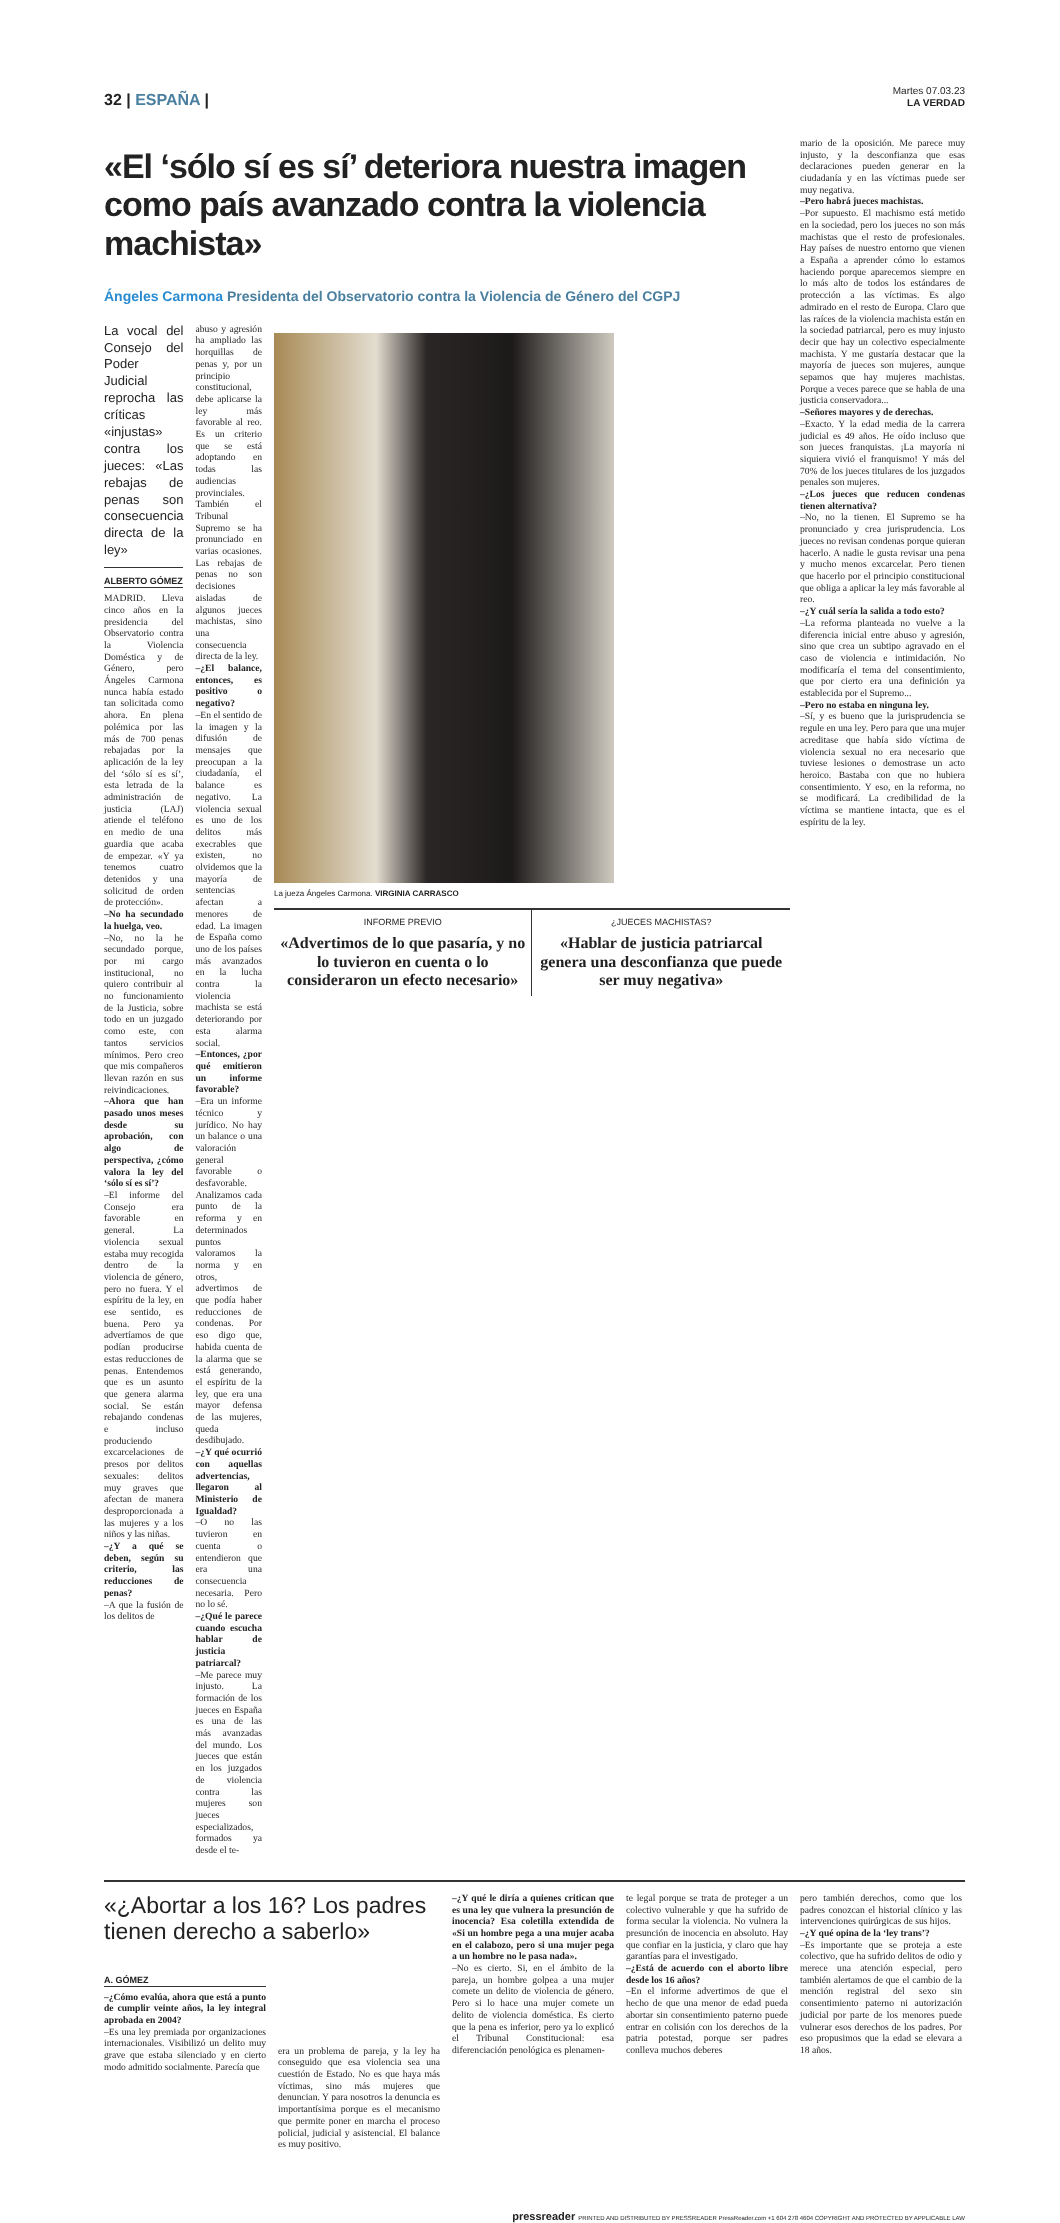32 | ESPAÑA |
Martes 07.03.23
LA VERDAD
«El ‘sólo sí es sí’ deteriora nuestra imagen como país avanzado contra la violencia machista»
Ángeles Carmona Presidenta del Observatorio contra la Violencia de Género del CGPJ
La vocal del Consejo del Poder Judicial reprocha las críticas «injustas» contra los jueces: «Las rebajas de penas son consecuencia directa de la ley»
ALBERTO GÓMEZ
MADRID. Lleva cinco años en la presidencia del Observatorio contra la Violencia Doméstica y de Género, pero Ángeles Carmona nunca había estado tan solicitada como ahora. En plena polémica por las más de 700 penas rebajadas por la aplicación de la ley del ‘sólo sí es sí’, esta letrada de la administración de justicia (LAJ) atiende el teléfono en medio de una guardia que acaba de empezar. «Y ya tenemos cuatro detenidos y una solicitud de orden de protección».
–No ha secundado la huelga, veo.
–No, no la he secundado porque, por mi cargo institucional, no quiero contribuir al no funcionamiento de la Justicia, sobre todo en un juzgado como este, con tantos servicios mínimos. Pero creo que mis compañeros llevan razón en sus reivindicaciones.
–Ahora que han pasado unos meses desde su aprobación, con algo de perspectiva, ¿cómo valora la ley del ‘sólo sí es sí’?
–El informe del Consejo era favorable en general. La violencia sexual estaba muy recogida dentro de la violencia de género, pero no fuera. Y el espíritu de la ley, en ese sentido, es buena. Pero ya advertíamos de que podían producirse estas reducciones de penas. Entendemos que es un asunto que genera alarma social. Se están rebajando condenas e incluso produciendo excarcelaciones de presos por delitos sexuales: delitos muy graves que afectan de manera desproporcionada a las mujeres y a los niños y las niñas.
–¿Y a qué se deben, según su criterio, las reducciones de penas?
–A que la fusión de los delitos de
abuso y agresión ha ampliado las horquillas de penas y, por un principio constitucional, debe aplicarse la ley más favorable al reo. Es un criterio que se está adoptando en todas las audiencias provinciales. También el Tribunal Supremo se ha pronunciado en varias ocasiones. Las rebajas de penas no son decisiones aisladas de algunos jueces machistas, sino una consecuencia directa de la ley.
–¿El balance, entonces, es positivo o negativo?
–En el sentido de la imagen y la difusión de mensajes que preocupan a la ciudadanía, el balance es negativo. La violencia sexual es uno de los delitos más execrables que existen, no olvidemos que la mayoría de sentencias afectan a menores de edad. La imagen de España como uno de los países más avanzados en la lucha contra la violencia machista se está deteriorando por esta alarma social.
–Entonces, ¿por qué emitieron un informe favorable?
–Era un informe técnico y jurídico. No hay un balance o una valoración general favorable o desfavorable. Analizamos cada punto de la reforma y en determinados puntos valoramos la norma y en otros, advertimos de que podía haber reducciones de condenas. Por eso digo que, habida cuenta de la alarma que se está generando, el espíritu de la ley, que era una mayor defensa de las mujeres, queda desdibujado.
–¿Y qué ocurrió con aquellas advertencias, llegaron al Ministerio de Igualdad?
–O no las tuvieron en cuenta o entendieron que era una consecuencia necesaria. Pero no lo sé.
–¿Qué le parece cuando escucha hablar de justicia patriarcal?
–Me parece muy injusto. La formación de los jueces en España es una de las más avanzadas del mundo. Los jueces que están en los juzgados de violencia contra las mujeres son jueces especializados, formados ya desde el te-
La jueza Ángeles Carmona. VIRGINIA CARRASCO
INFORME PREVIO
«Advertimos de lo que pasaría, y no lo tuvieron en cuenta o lo consideraron un efecto necesario»
¿JUECES MACHISTAS?
«Hablar de justicia patriarcal genera una desconfianza que puede ser muy negativa»
mario de la oposición. Me parece muy injusto, y la desconfianza que esas declaraciones pueden generar en la ciudadanía y en las víctimas puede ser muy negativa.
–Pero habrá jueces machistas.
–Por supuesto. El machismo está metido en la sociedad, pero los jueces no son más machistas que el resto de profesionales. Hay países de nuestro entorno que vienen a España a aprender cómo lo estamos haciendo porque aparecemos siempre en lo más alto de todos los estándares de protección a las víctimas. Es algo admirado en el resto de Europa. Claro que las raíces de la violencia machista están en la sociedad patriarcal, pero es muy injusto decir que hay un colectivo especialmente machista. Y me gustaría destacar que la mayoría de jueces son mujeres, aunque sepamos que hay mujeres machistas. Porque a veces parece que se habla de una justicia conservadora...
–Señores mayores y de derechas.
–Exacto. Y la edad media de la carrera judicial es 49 años. He oído incluso que son jueces franquistas. ¡La mayoría ni siquiera vivió el franquismo! Y más del 70% de los jueces titulares de los juzgados penales son mujeres.
–¿Los jueces que reducen condenas tienen alternativa?
–No, no la tienen. El Supremo se ha pronunciado y crea jurisprudencia. Los jueces no revisan condenas porque quieran hacerlo. A nadie le gusta revisar una pena y mucho menos excarcelar. Pero tienen que hacerlo por el principio constitucional que obliga a aplicar la ley más favorable al reo.
–¿Y cuál sería la salida a todo esto?
–La reforma planteada no vuelve a la diferencia inicial entre abuso y agresión, sino que crea un subtipo agravado en el caso de violencia e intimidación. No modificaría el tema del consentimiento, que por cierto era una definición ya establecida por el Supremo...
–Pero no estaba en ninguna ley.
–Sí, y es bueno que la jurisprudencia se regule en una ley. Pero para que una mujer acreditase que había sido víctima de violencia sexual no era necesario que tuviese lesiones o demostrase un acto heroico. Bastaba con que no hubiera consentimiento. Y eso, en la reforma, no se modificará. La credibilidad de la víctima se mantiene intacta, que es el espíritu de la ley.
«¿Abortar a los 16? Los padres tienen derecho a saberlo»
A. GÓMEZ
–¿Cómo evalúa, ahora que está a punto de cumplir veinte años, la ley integral aprobada en 2004?
–Es una ley premiada por organizaciones internacionales. Visibilizó un delito muy grave que estaba silenciado y en cierto modo admitido socialmente. Parecía que
era un problema de pareja, y la ley ha conseguido que esa violencia sea una cuestión de Estado. No es que haya más víctimas, sino más mujeres que denuncian. Y para nosotros la denuncia es importantísima porque es el mecanismo que permite poner en marcha el proceso policial, judicial y asistencial. El balance es muy positivo.
–¿Y qué le diría a quienes critican que es una ley que vulnera la presunción de inocencia? Esa coletilla extendida de «Si un hombre pega a una mujer acaba en el calabozo, pero si una mujer pega a un hombre no le pasa nada».
–No es cierto. Si, en el ámbito de la pareja, un hombre golpea a una mujer comete un delito de violencia de género. Pero si lo hace una mujer comete un delito de violencia doméstica. Es cierto que la pena es inferior, pero ya lo explicó el Tribunal Constitucional: esa diferenciación penológica es plenamen-
te legal porque se trata de proteger a un colectivo vulnerable y que ha sufrido de forma secular la violencia. No vulnera la presunción de inocencia en absoluto. Hay que confiar en la justicia, y claro que hay garantías para el investigado.
–¿Está de acuerdo con el aborto libre desde los 16 años?
–En el informe advertimos de que el hecho de que una menor de edad pueda abortar sin consentimiento paterno puede entrar en colisión con los derechos de la patria potestad, porque ser padres conlleva muchos deberes
pero también derechos, como que los padres conozcan el historial clínico y las intervenciones quirúrgicas de sus hijos.
–¿Y qué opina de la ‘ley trans’?
–Es importante que se proteja a este colectivo, que ha sufrido delitos de odio y merece una atención especial, pero también alertamos de que el cambio de la mención registral del sexo sin consentimiento paterno ni autorización judicial por parte de los menores puede vulnerar esos derechos de los padres. Por eso propusimos que la edad se elevara a 18 años.
pressreader PRINTED AND DISTRIBUTED BY PRESSREADER PressReader.com +1 604 278 4604 COPYRIGHT AND PROTECTED BY APPLICABLE LAW